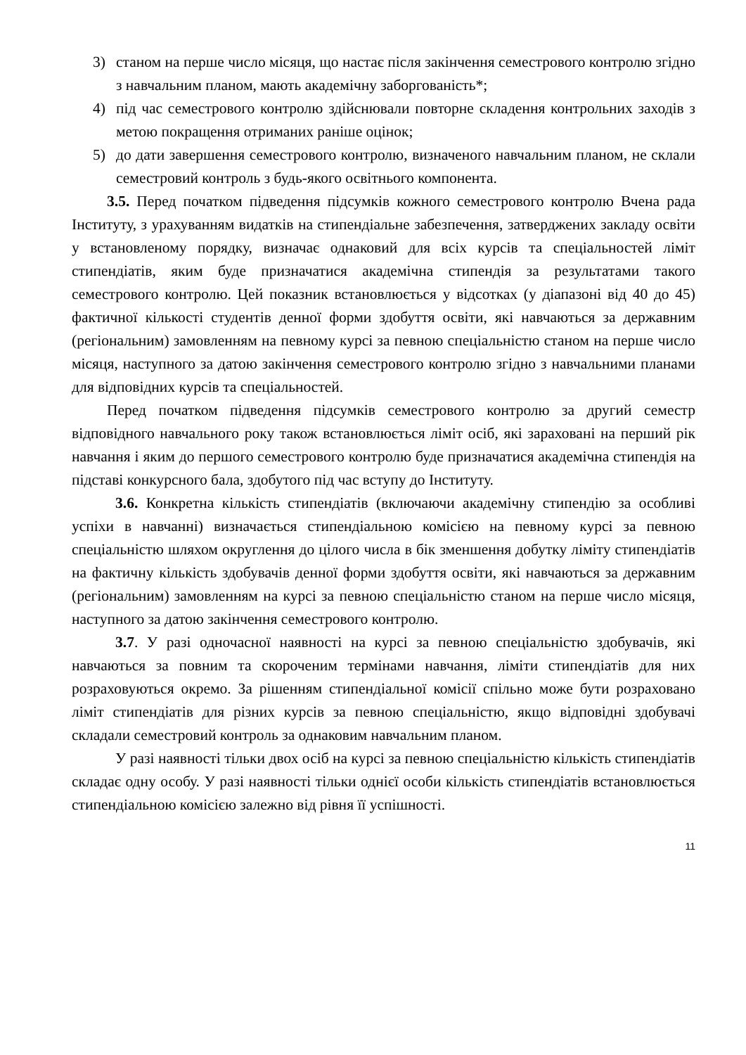3) станом на перше число місяця, що настає після закінчення семестрового контролю згідно з навчальним планом, мають академічну заборгованість*;
4) під час семестрового контролю здійснювали повторне складення контрольних заходів з метою покращення отриманих раніше оцінок;
5) до дати завершення семестрового контролю, визначеного навчальним планом, не склали семестровий контроль з будь-якого освітнього компонента.
3.5. Перед початком підведення підсумків кожного семестрового контролю Вчена рада Інституту, з урахуванням видатків на стипендіальне забезпечення, затверджених закладу освіти у встановленому порядку, визначає однаковий для всіх курсів та спеціальностей ліміт стипендіатів, яким буде призначатися академічна стипендія за результатами такого семестрового контролю. Цей показник встановлюється у відсотках (у діапазоні від 40 до 45) фактичної кількості студентів денної форми здобуття освіти, які навчаються за державним (регіональним) замовленням на певному курсі за певною спеціальністю станом на перше число місяця, наступного за датою закінчення семестрового контролю згідно з навчальними планами для відповідних курсів та спеціальностей.
Перед початком підведення підсумків семестрового контролю за другий семестр відповідного навчального року також встановлюється ліміт осіб, які зараховані на перший рік навчання і яким до першого семестрового контролю буде призначатися академічна стипендія на підставі конкурсного бала, здобутого під час вступу до Інституту.
3.6. Конкретна кількість стипендіатів (включаючи академічну стипендію за особливі успіхи в навчанні) визначається стипендіальною комісією на певному курсі за певною спеціальністю шляхом округлення до цілого числа в бік зменшення добутку ліміту стипендіатів на фактичну кількість здобувачів денної форми здобуття освіти, які навчаються за державним (регіональним) замовленням на курсі за певною спеціальністю станом на перше число місяця, наступного за датою закінчення семестрового контролю.
3.7. У разі одночасної наявності на курсі за певною спеціальністю здобувачів, які навчаються за повним та скороченим термінами навчання, ліміти стипендіатів для них розраховуються окремо. За рішенням стипендіальної комісії спільно може бути розраховано ліміт стипендіатів для різних курсів за певною спеціальністю, якщо відповідні здобувачі складали семестровий контроль за однаковим навчальним планом.
У разі наявності тільки двох осіб на курсі за певною спеціальністю кількість стипендіатів складає одну особу. У разі наявності тільки однієї особи кількість стипендіатів встановлюється стипендіальною комісією залежно від рівня її успішності.
11